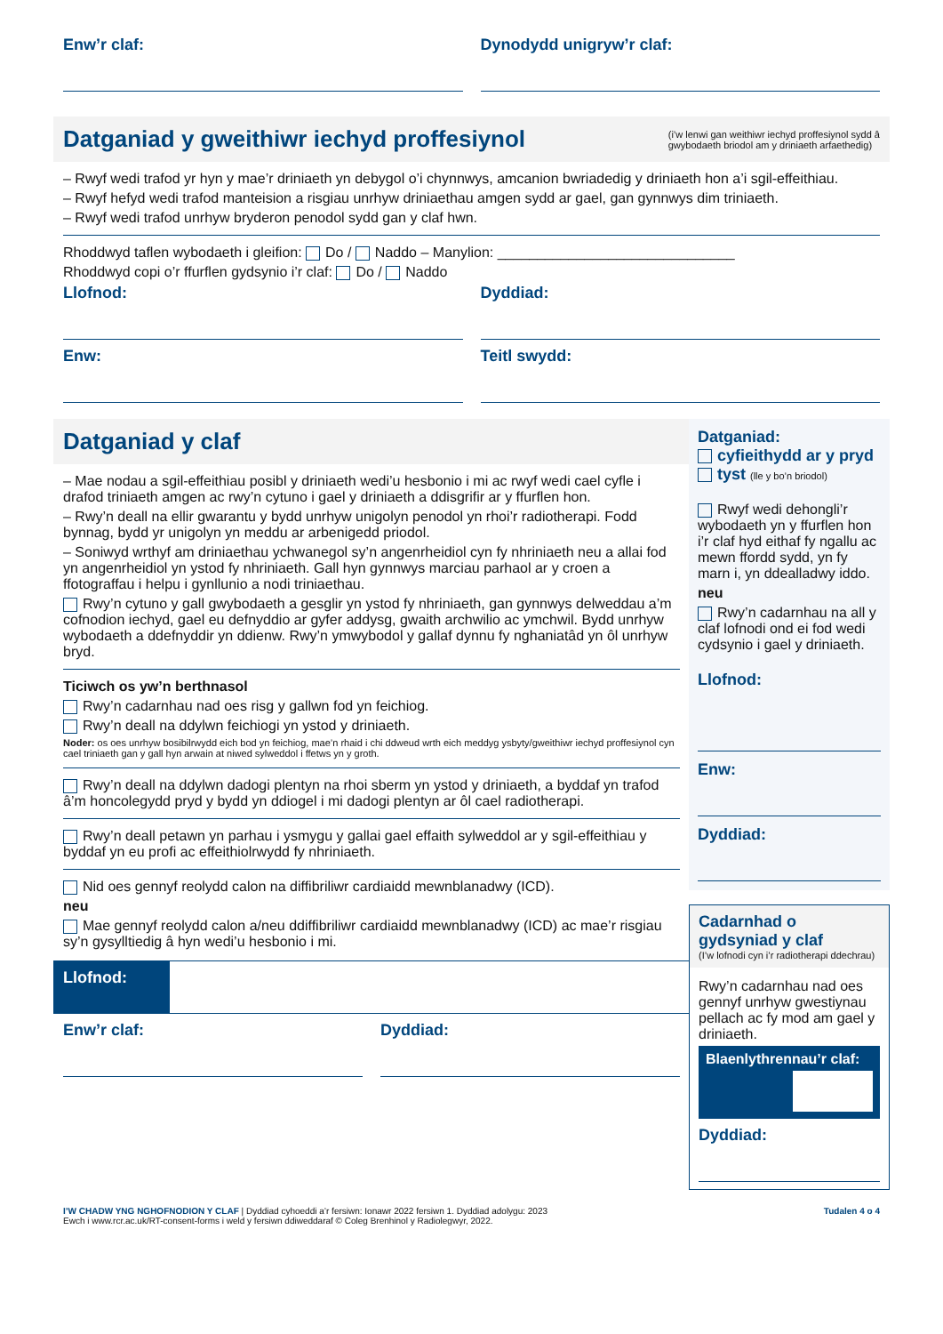Enw’r claf: Dynodydd unigryw’r claf:
Datganiad y gweithiwr iechyd proffesiynol
(i’w lenwi gan weithiwr iechyd proffesiynol sydd â
gwybodaeth briodol am y driniaeth arfaethedig)
– Rwyf wedi trafod yr hyn y mae’r driniaeth yn debygol o’i chynnwys, amcanion bwriadedig y driniaeth hon a’i sgil-effeithiau.
– Rwyf hefyd wedi trafod manteision a risgiau unrhyw driniaethau amgen sydd ar gael, gan gynnwys dim triniaeth.
– Rwyf wedi trafod unrhyw bryderon penodol sydd gan y claf hwn.
Rhoddwyd taflen wybodaeth i gleifion: Do / Naddo – Manylion: ______________________________
Rhoddwyd copi o’r ffurflen gydsynio i’r claf: Do / Naddo
Llofnod: Dyddiad:
Enw: Teitl swydd:
Datganiad y claf
– Mae nodau a sgil-effeithiau posibl y driniaeth wedi’u hesbonio i mi ac rwyf wedi cael cyfle i drafod triniaeth amgen ac rwy’n cytuno i gael y driniaeth a ddisgrifir ar y ffurflen hon.
– Rwy’n deall na ellir gwarantu y bydd unrhyw unigolyn penodol yn rhoi’r radiotherapi. Fodd bynnag, bydd yr unigolyn yn meddu ar arbenigedd priodol.
– Soniwyd wrthyf am driniaethau ychwanegol sy’n angenrheidiol cyn fy nhriniaeth neu a allai fod yn angenrheidiol yn ystod fy nhriniaeth. Gall hyn gynnwys marciau parhaol ar y croen a ffotograffau i helpu i gynllunio a nodi triniaethau.
Rwy’n cytuno y gall gwybodaeth a gesglir yn ystod fy nhriniaeth, gan gynnwys delweddau a’m cofnodion iechyd, gael eu defnyddio ar gyfer addysg, gwaith archwilio ac ymchwil. Bydd unrhyw wybodaeth a ddefnyddir yn ddienw. Rwy’n ymwybodol y gallaf dynnu fy nghaniatâd yn ôl unrhyw bryd.
Ticiwch os yw’n berthnasol
Rwy’n cadarnhau nad oes risg y gallwn fod yn feichiog.
Rwy’n deall na ddylwn feichiogi yn ystod y driniaeth.
Noder: os oes unrhyw bosibilrwydd eich bod yn feichiog, mae’n rhaid i chi ddweud wrth eich meddyg ysbyty/gweithiwr iechyd proffesiynol cyn cael triniaeth gan y gall hyn arwain at niwed sylweddol i ffetws yn y groth.
Rwy’n deall na ddylwn dadogi plentyn na rhoi sberm yn ystod y driniaeth, a byddaf yn trafod â’m honcolegydd pryd y bydd yn ddiogel i mi dadogi plentyn ar ôl cael radiotherapi.
Rwy’n deall petawn yn parhau i ysmygu y gallai gael effaith sylweddol ar y sgil-effeithiau y byddaf yn eu profi ac effeithiolrwydd fy nhriniaeth.
Nid oes gennyf reolydd calon na diffibriliwr cardiaidd mewnblanadwy (ICD).
neu
Mae gennyf reolydd calon a/neu ddiffibriliwr cardiaidd mewnblanadwy (ICD) ac mae’r risgiau sy’n gysylltiedig â hyn wedi’u hesbonio i mi.
Llofnod:
Enw’r claf: Dyddiad:
Datganiad:
cyfieithydd ar y pryd
tyst (lle y bo’n briodol)
Rwyf wedi dehongli’r wybodaeth yn y ffurflen hon i’r claf hyd eithaf fy ngallu ac mewn ffordd sydd, yn fy marn i, yn ddealladwy iddo.
neu
Rwy’n cadarnhau na all y claf lofnodi ond ei fod wedi cydsynio i gael y driniaeth.
Llofnod:
Enw:
Dyddiad:
Cadarnhad o gydsyniad y claf
(I’w lofnodi cyn i’r radiotherapi ddechrau)
Rwy’n cadarnhau nad oes gennyf unrhyw gwestiynau pellach ac fy mod am gael y driniaeth.
Blaenlythrennau’r claf:
Dyddiad:
I’W CHADW YNG NGHOFNODION Y CLAF | Dyddiad cyhoeddi a’r fersiwn: Ionawr 2022 fersiwn 1. Dyddiad adolygu: 2023
Ewch i www.rcr.ac.uk/RT-consent-forms i weld y fersiwn ddiweddaraf © Coleg Brenhinol y Radiolegwyr, 2022.
Tudalen 4 o 4